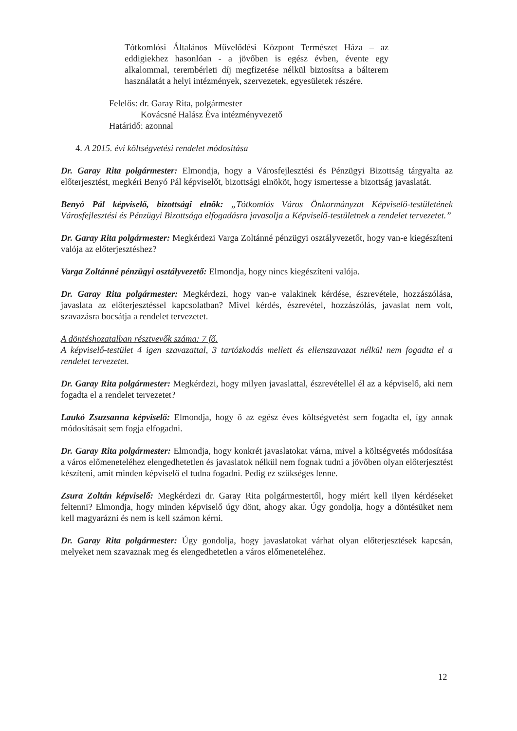Tótkomlósi Általános Művelődési Központ Természet Háza – az eddigiekhez hasonlóan - a jövőben is egész évben, évente egy alkalommal, terembérleti díj megfizetése nélkül biztosítsa a bálterem használatát a helyi intézmények, szervezetek, egyesületek részére.
Felelős: dr. Garay Rita, polgármester
Kovácsné Halász Éva intézményvezető
Határidő: azonnal
4. A 2015. évi költségvetési rendelet módosítása
Dr. Garay Rita polgármester: Elmondja, hogy a Városfejlesztési és Pénzügyi Bizottság tárgyalta az előterjesztést, megkéri Benyó Pál képviselőt, bizottsági elnököt, hogy ismertesse a bizottság javaslatát.
Benyó Pál képviselő, bizottsági elnök: „Tótkomlós Város Önkormányzat Képviselő-testületének Városfejlesztési és Pénzügyi Bizottsága elfogadásra javasolja a Képviselő-testületnek a rendelet tervezetet.”
Dr. Garay Rita polgármester: Megkérdezi Varga Zoltánné pénzügyi osztályvezetőt, hogy van-e kiegészíteni valója az előterjesztéshez?
Varga Zoltánné pénzügyi osztályvezető: Elmondja, hogy nincs kiegészíteni valója.
Dr. Garay Rita polgármester: Megkérdezi, hogy van-e valakinek kérdése, észrevétele, hozzászólása, javaslata az előterjesztéssel kapcsolatban? Mivel kérdés, észrevétel, hozzászólás, javaslat nem volt, szavazásra bocsátja a rendelet tervezetet.
A döntéshozatalban résztvevők száma: 7 fő.
A képviselő-testület 4 igen szavazattal, 3 tartózkodás mellett és ellenszavazat nélkül nem fogadta el a rendelet tervezetet.
Dr. Garay Rita polgármester: Megkérdezi, hogy milyen javaslattal, észrevétellel él az a képviselő, aki nem fogadta el a rendelet tervezetet?
Laukó Zsuzsanna képviselő: Elmondja, hogy ő az egész éves költségvetést sem fogadta el, így annak módosításait sem fogja elfogadni.
Dr. Garay Rita polgármester: Elmondja, hogy konkrét javaslatokat várna, mivel a költségvetés módosítása a város előmeneteléhez elengedhetetlen és javaslatok nélkül nem fognak tudni a jövőben olyan előterjesztést készíteni, amit minden képviselő el tudna fogadni. Pedig ez szükséges lenne.
Zsura Zoltán képviselő: Megkérdezi dr. Garay Rita polgármestertől, hogy miért kell ilyen kérdéseket feltenni? Elmondja, hogy minden képviselő úgy dönt, ahogy akar. Úgy gondolja, hogy a döntésüket nem kell magyarázni és nem is kell számon kérni.
Dr. Garay Rita polgármester: Úgy gondolja, hogy javaslatokat várhat olyan előterjesztések kapcsán, melyeket nem szavaznak meg és elengedhetetlen a város előmeneteléhez.
12